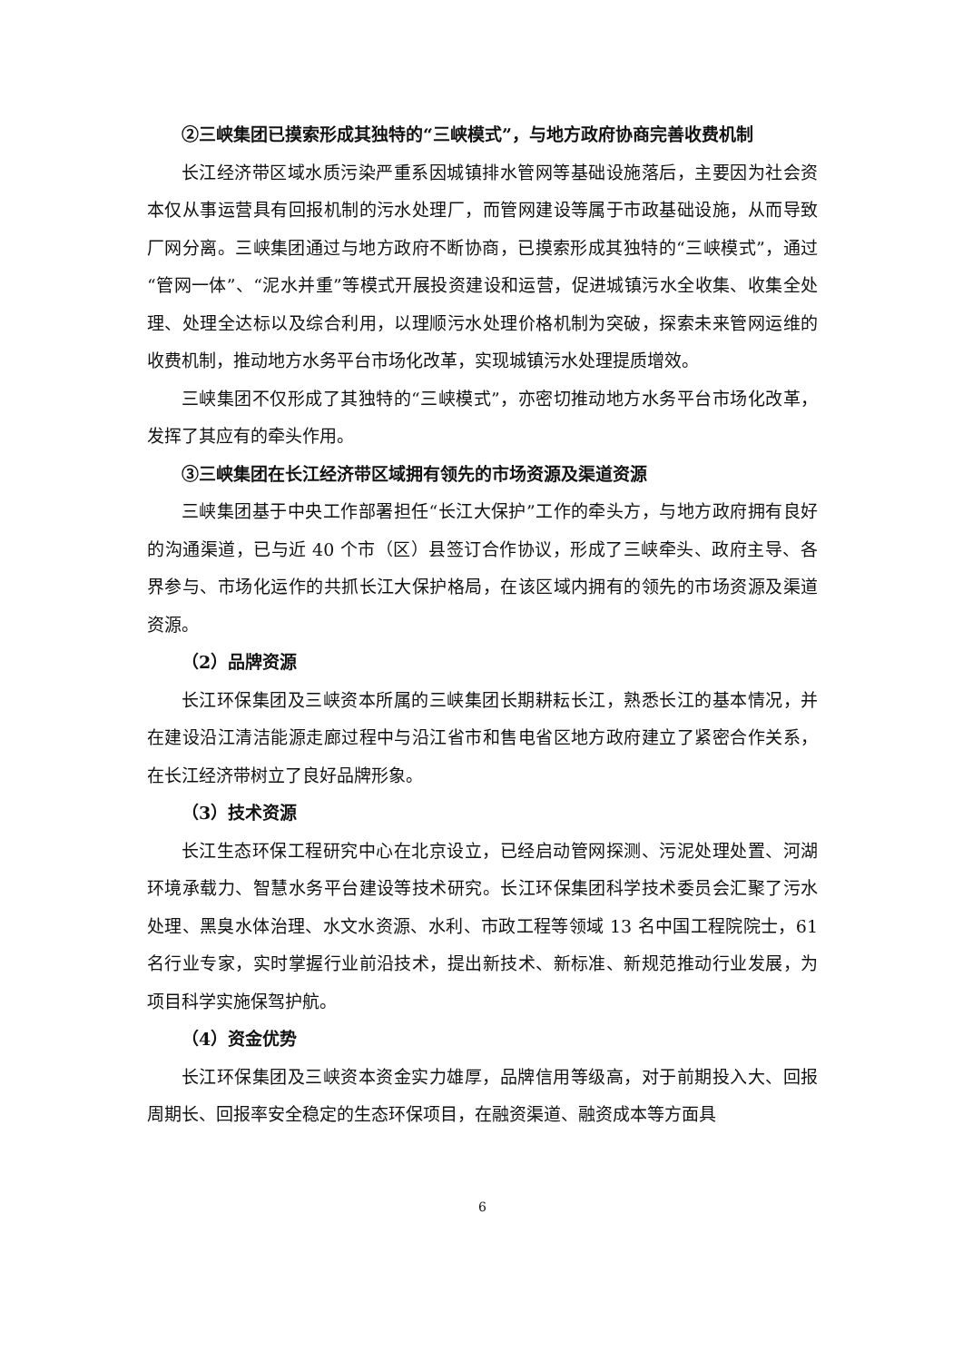②三峡集团已摸索形成其独特的“三峡模式”，与地方政府协商完善收费机制
长江经济带区域水质污染严重系因城镇排水管网等基础设施落后，主要因为社会资本仅从事运营具有回报机制的污水处理厂，而管网建设等属于市政基础设施，从而导致厂网分离。三峡集团通过与地方政府不断协商，已摸索形成其独特的“三峡模式”，通过“管网一体”、“泥水并重”等模式开展投资建设和运营，促进城镇污水全收集、收集全处理、处理全达标以及综合利用，以理顺污水处理价格机制为突破，探索未来管网运维的收费机制，推动地方水务平台市场化改革，实现城镇污水处理提质增效。
三峡集团不仅形成了其独特的“三峡模式”，亦密切推动地方水务平台市场化改革，发挥了其应有的牵头作用。
③三峡集团在长江经济带区域拥有领先的市场资源及渠道资源
三峡集团基于中央工作部署担任“长江大保护”工作的牵头方，与地方政府拥有良好的沟通渠道，已与近 40 个市（区）县签订合作协议，形成了三峡牵头、政府主导、各界参与、市场化运作的共抓长江大保护格局，在该区域内拥有的领先的市场资源及渠道资源。
（2）品牌资源
长江环保集团及三峡资本所属的三峡集团长期耕耘长江，熟悉长江的基本情况，并在建设沿江清洁能源走廊过程中与沿江省市和售电省区地方政府建立了紧密合作关系，在长江经济带树立了良好品牌形象。
（3）技术资源
长江生态环保工程研究中心在北京设立，已经启动管网探测、污泥处理处置、河湖环境承载力、智慧水务平台建设等技术研究。长江环保集团科学技术委员会汇聚了污水处理、黑臭水体治理、水文水资源、水利、市政工程等领域 13 名中国工程院院士，61 名行业专家，实时掌握行业前沿技术，提出新技术、新标准、新规范推动行业发展，为项目科学实施保驾护航。
（4）资金优势
长江环保集团及三峡资本资金实力雄厚，品牌信用等级高，对于前期投入大、回报周期长、回报率安全稳定的生态环保项目，在融资渠道、融资成本等方面具
6